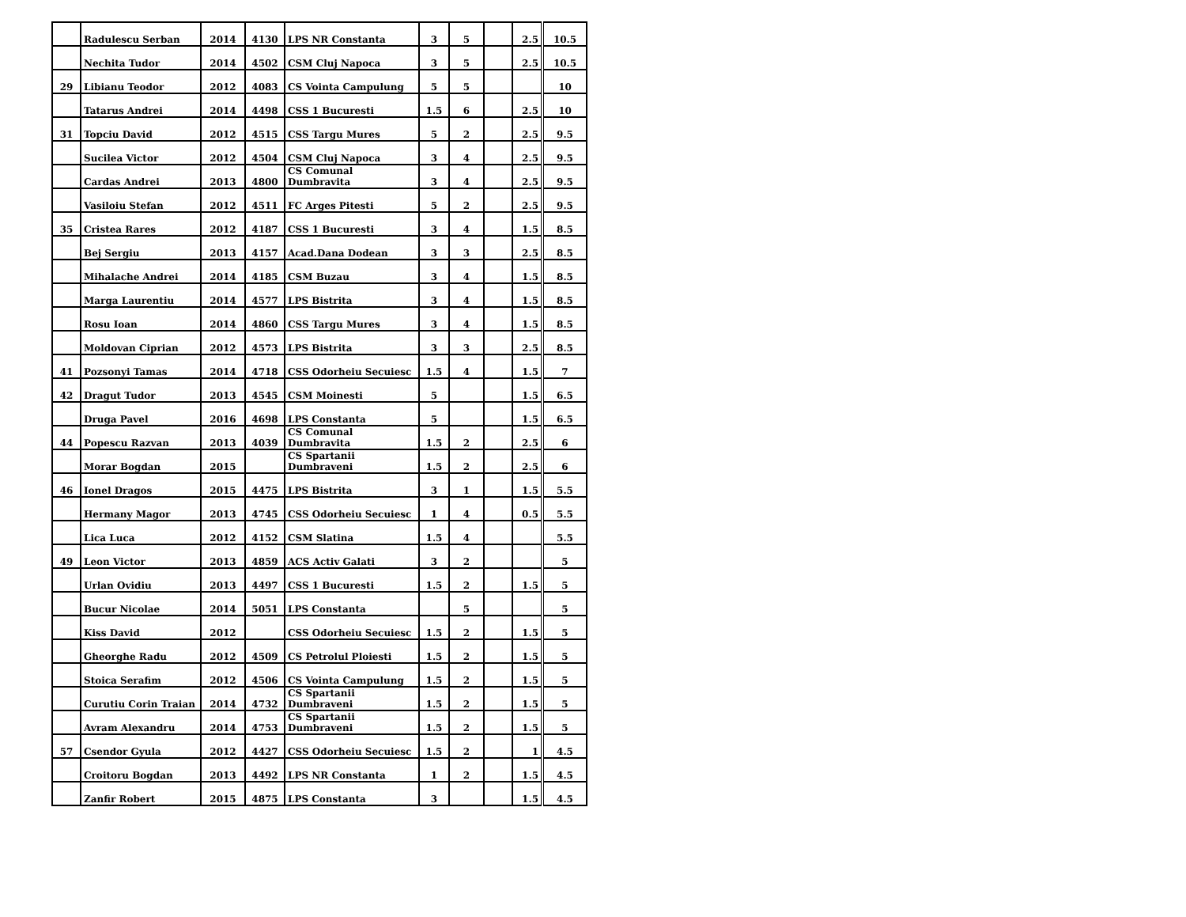| | Radulescu Serban | 2014 | 4130 | LPS NR Constanta | 3 | 5 | | 2.5 | 10.5 |
| | Nechita Tudor | 2014 | 4502 | CSM Cluj Napoca | 3 | 5 | | 2.5 | 10.5 |
| 29 | Libianu Teodor | 2012 | 4083 | CS Vointa Campulung | 5 | 5 | | | 10 |
| | Tatarus Andrei | 2014 | 4498 | CSS 1 Bucuresti | 1.5 | 6 | | 2.5 | 10 |
| 31 | Topciu David | 2012 | 4515 | CSS Targu Mures | 5 | 2 | | 2.5 | 9.5 |
| | Sucilea Victor | 2012 | 4504 | CSM Cluj Napoca | 3 | 4 | | 2.5 | 9.5 |
| | Cardas Andrei | 2013 | 4800 | CS Comunal Dumbravita | 3 | 4 | | 2.5 | 9.5 |
| | Vasiloiu Stefan | 2012 | 4511 | FC Arges Pitesti | 5 | 2 | | 2.5 | 9.5 |
| 35 | Cristea Rares | 2012 | 4187 | CSS 1 Bucuresti | 3 | 4 | | 1.5 | 8.5 |
| | Bej Sergiu | 2013 | 4157 | Acad.Dana Dodean | 3 | 3 | | 2.5 | 8.5 |
| | Mihalache Andrei | 2014 | 4185 | CSM Buzau | 3 | 4 | | 1.5 | 8.5 |
| | Marga Laurentiu | 2014 | 4577 | LPS Bistrita | 3 | 4 | | 1.5 | 8.5 |
| | Rosu Ioan | 2014 | 4860 | CSS Targu Mures | 3 | 4 | | 1.5 | 8.5 |
| | Moldovan Ciprian | 2012 | 4573 | LPS Bistrita | 3 | 3 | | 2.5 | 8.5 |
| 41 | Pozsonyi Tamas | 2014 | 4718 | CSS Odorheiu Secuiesc | 1.5 | 4 | | 1.5 | 7 |
| 42 | Dragut Tudor | 2013 | 4545 | CSM Moinesti | 5 | | | 1.5 | 6.5 |
| | Druga Pavel | 2016 | 4698 | LPS Constanta | 5 | | | 1.5 | 6.5 |
| 44 | Popescu Razvan | 2013 | 4039 | CS Comunal Dumbravita | 1.5 | 2 | | 2.5 | 6 |
| | Morar Bogdan | 2015 | | CS Spartanii Dumbraveni | 1.5 | 2 | | 2.5 | 6 |
| 46 | Ionel Dragos | 2015 | 4475 | LPS Bistrita | 3 | 1 | | 1.5 | 5.5 |
| | Hermany Magor | 2013 | 4745 | CSS Odorheiu Secuiesc | 1 | 4 | | 0.5 | 5.5 |
| | Lica Luca | 2012 | 4152 | CSM Slatina | 1.5 | 4 | | | 5.5 |
| 49 | Leon Victor | 2013 | 4859 | ACS Activ Galati | 3 | 2 | | | 5 |
| | Urlan Ovidiu | 2013 | 4497 | CSS 1 Bucuresti | 1.5 | 2 | | 1.5 | 5 |
| | Bucur Nicolae | 2014 | 5051 | LPS Constanta | | 5 | | | 5 |
| | Kiss David | 2012 | | CSS Odorheiu Secuiesc | 1.5 | 2 | | 1.5 | 5 |
| | Gheorghe Radu | 2012 | 4509 | CS Petrolul Ploiesti | 1.5 | 2 | | 1.5 | 5 |
| | Stoica Serafim | 2012 | 4506 | CS Vointa Campulung | 1.5 | 2 | | 1.5 | 5 |
| | Curutiu Corin Traian | 2014 | 4732 | CS Spartanii Dumbraveni | 1.5 | 2 | | 1.5 | 5 |
| | Avram Alexandru | 2014 | 4753 | CS Spartanii Dumbraveni | 1.5 | 2 | | 1.5 | 5 |
| 57 | Csendor Gyula | 2012 | 4427 | CSS Odorheiu Secuiesc | 1.5 | 2 | | 1 | 4.5 |
| | Croitoru Bogdan | 2013 | 4492 | LPS NR Constanta | 1 | 2 | | 1.5 | 4.5 |
| | Zanfir Robert | 2015 | 4875 | LPS Constanta | 3 | | | 1.5 | 4.5 |